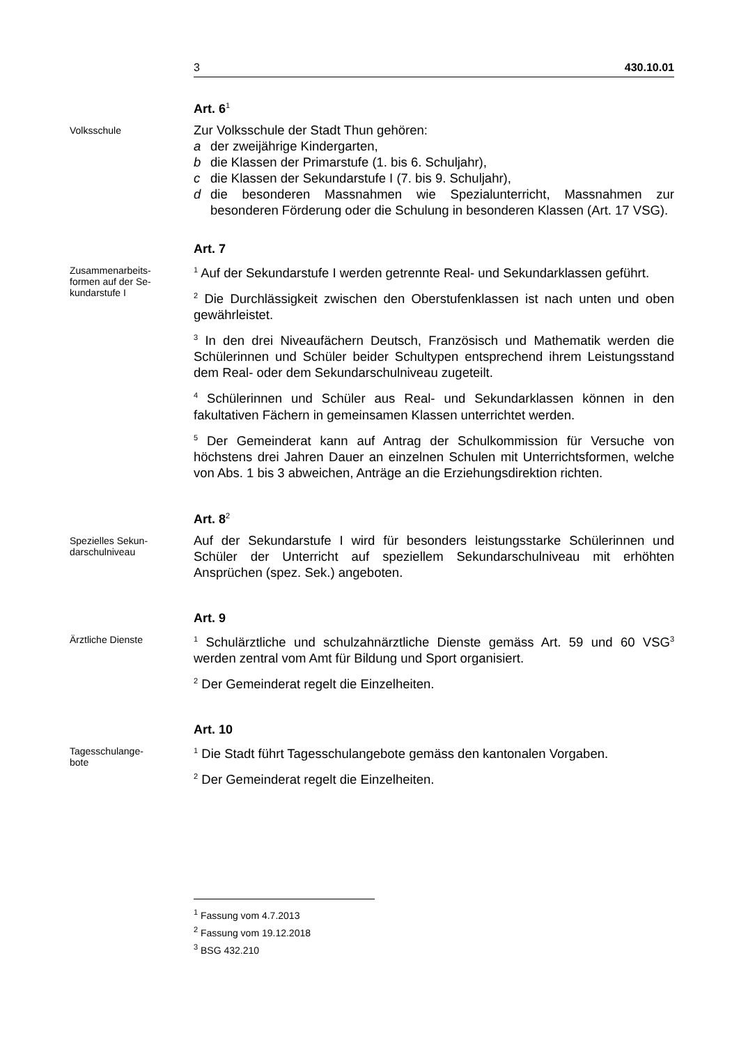3 430.10.01
Art. 6<sup>1</sup>
Volksschule
Zur Volksschule der Stadt Thun gehören:
a der zweijährige Kindergarten,
b die Klassen der Primarstufe (1. bis 6. Schuljahr),
c die Klassen der Sekundarstufe I (7. bis 9. Schuljahr),
d die besonderen Massnahmen wie Spezialunterricht, Massnahmen zur besonderen Förderung oder die Schulung in besonderen Klassen (Art. 17 VSG).
Art. 7
Zusammenarbeits-
formen auf der Se-
kundarstufe I
<sup>1</sup> Auf der Sekundarstufe I werden getrennte Real- und Sekundarklassen geführt.
<sup>2</sup> Die Durchlässigkeit zwischen den Oberstufenklassen ist nach unten und oben gewährleistet.
<sup>3</sup> In den drei Niveaufächern Deutsch, Französisch und Mathematik werden die Schülerinnen und Schüler beider Schultypen entsprechend ihrem Leistungsstand dem Real- oder dem Sekundarschulniveau zugeteilt.
<sup>4</sup> Schülerinnen und Schüler aus Real- und Sekundarklassen können in den fakultativen Fächern in gemeinsamen Klassen unterrichtet werden.
<sup>5</sup> Der Gemeinderat kann auf Antrag der Schulkommission für Versuche von höchstens drei Jahren Dauer an einzelnen Schulen mit Unterrichtsformen, welche von Abs. 1 bis 3 abweichen, Anträge an die Erziehungsdirektion richten.
Art. 8<sup>2</sup>
Spezielles Sekun-
darschulniveau
Auf der Sekundarstufe I wird für besonders leistungsstarke Schülerinnen und Schüler der Unterricht auf speziellem Sekundarschulniveau mit erhöhten Ansprüchen (spez. Sek.) angeboten.
Art. 9
Ärztliche Dienste
<sup>1</sup> Schulärztliche und schulzahnärztliche Dienste gemäss Art. 59 und 60 VSG<sup>3</sup> werden zentral vom Amt für Bildung und Sport organisiert.
<sup>2</sup> Der Gemeinderat regelt die Einzelheiten.
Art. 10
Tagesschulange-
bote
<sup>1</sup> Die Stadt führt Tagesschulangebote gemäss den kantonalen Vorgaben.
<sup>2</sup> Der Gemeinderat regelt die Einzelheiten.
<sup>1</sup> Fassung vom 4.7.2013
<sup>2</sup> Fassung vom 19.12.2018
<sup>3</sup> BSG 432.210